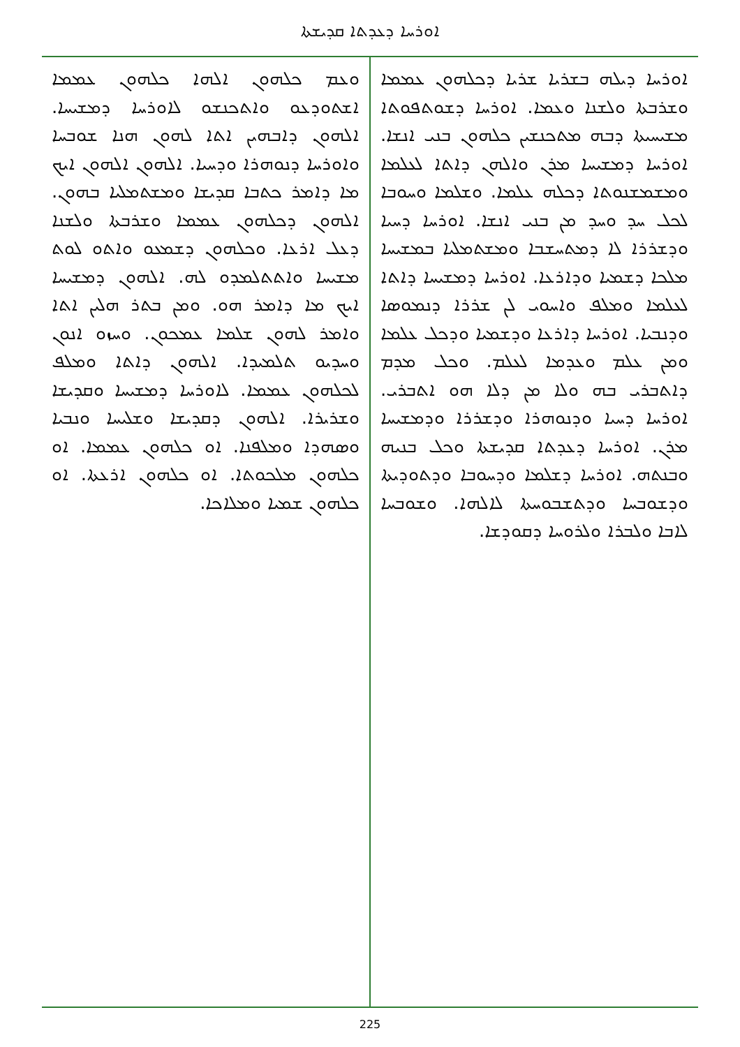ܐܘܪܚܐ ܕܥܕܬܐ ܩܕܝܫܬܐ
ܐܘܪܚܐ ܕܝܠܗ ܒܫܪܝܐ ܫܪܝܐ ܕܟܠܗܘܢ ܥܡܡܐ ܘܫܪܒܬܐ ܘܠܫܢܐ ܘܥܡܐ. ܐܘܪܚܐ ܕܫܘܬܦܘܬܐ ܡܫܝܚܝܬܐ ܕܒܗ ܡܬܟܢܫܝܢ ܟܠܗܘܢ ܒܢܝ ܐܢܫܐ. ܐܘܪܚܐ ܕܡܫܝܚܐ ܡܪܢ ܘܐܠܗܢ ܕܐܬܐ ܠܥܠܡܐ ܘܡܫܡܫܢܘܬܐ ܕܟܠܗ ܥܠܡܐ. ܘܫܠܡܐ ܘܚܘܒܐ ܠܟܠ ܚܕ ܘܚܕ ܡܢ ܒܢܝ ܐܢܫܐ. ܐܘܪܚܐ ܕܚܝܐ ܘܕܫܪܪܐ ܠܐ ܕܡܬܚܫܒܐ ܘܡܫܬܡܠܝܐ ܒܡܫܝܚܐ ܡܠܟܐ ܕܫܡܝܐ ܘܕܐܪܥܐ. ܐܘܪܚܐ ܕܡܫܝܚܐ ܕܐܬܐ ܠܥܠܡܐ ܘܡܠܦ ܘܐܚܘܝ ܠܢ ܫܪܪܐ ܕܢܡܘܣܐ ܘܕܢܒܝܐ. ܐܘܪܚܐ ܕܐܪܥܐ ܘܕܫܡܝܐ ܘܕܟܠ ܥܠܡܐ ܘܡܢ ܥܠܡ ܘܥܕܡܐ ܠܥܠܡ. ܘܟܠ ܡܕܡ ܕܐܬܒܪܝ ܒܗ ܘܠܐ ܡܢ ܕܠܐ ܗܘ ܐܬܒܪܝ. ܐܘܪܚܐ ܕܚܝܐ ܘܕܢܘܗܪܐ ܘܕܫܪܪܐ ܘܕܡܫܝܚܐ ܡܪܢ. ܐܘܪܚܐ ܕܥܕܬܐ ܩܕܝܫܬܐ ܘܟܠ ܒܢܝܗ ܘܒܢܬܗ. ܐܘܪܚܐ ܕܫܠܡܐ ܘܕܚܘܒܐ ܘܕܬܘܕܝܬܐ ܘܕܫܘܒܚܐ ܘܕܬܫܒܘܚܬܐ ܠܐܠܗܐ. ܘܫܘܒܚܐ ܠܐܒܐ ܘܠܒܪܐ ܘܠܪܘܚܐ ܕܩܘܕܫܐ.
ܘܥܡ ܟܠܗܘܢ ܐܠܗܐ ܟܠܗܘܢ ܥܡܡܐ ܐܫܬܘܕܥܘ ܘܐܬܟܢܫܘ ܠܐܘܪܚܐ ܕܡܫܝܚܐ. ܐܠܗܘܢ ܕܐܒܗܝܢ ܐܬܐ ܠܗܘܢ ܗܢܐ ܫܘܒܚܐ ܘܐܘܪܚܐ ܕܢܘܗܪܐ ܘܕܚܝܐ. ܐܠܗܘܢ ܐܠܗܘܢ ܐܝܟ ܡܐ ܕܐܡܪ ܟܬܒܐ ܩܕܝܫܐ ܘܡܫܬܡܠܝܐ ܒܗܘܢ. ܐܠܗܘܢ ܕܟܠܗܘܢ ܥܡܡܐ ܘܫܪܒܬܐ ܘܠܫܢܐ ܕܥܠ ܐܪܥܐ. ܘܟܠܗܘܢ ܕܫܡܥܘ ܘܐܬܘ ܠܘܬ ܡܫܝܚܐ ܘܐܬܬܠܡܕܘ ܠܗ. ܐܠܗܘܢ ܕܡܫܝܚܐ ܐܝܟ ܡܐ ܕܐܡܪ ܗܘ. ܘܡܢ ܒܬܪ ܗܠܝܢ ܐܬܐ ܘܐܡܪ ܠܗܘܢ ܫܠܡܐ ܥܡܟܘܢ. ܘܚܙܘ ܐܢܘܢ ܘܚܕܝܘ ܬܠܡܝܕܐ. ܐܠܗܘܢ ܕܐܬܐ ܘܡܠܦ ܠܟܠܗܘܢ ܥܡܡܐ. ܠܐܘܪܚܐ ܕܡܫܝܚܐ ܘܩܕܝܫܐ ܘܫܪܝܪܐ. ܐܠܗܘܢ ܕܩܕܝܫܐ ܘܫܠܝܚܐ ܘܢܒܝܐ ܘܣܗܕܐ ܘܡܠܦܢܐ. ܐܘ ܟܠܗܘܢ ܥܡܡܐ. ܐܘ ܟܠܗܘܢ ܡܠܟܘܬܐ. ܐܘ ܟܠܗܘܢ ܐܪܥܬܐ. ܐܘ ܟܠܗܘܢ ܫܡܝܐ ܘܡܠܐܟܐ.
225